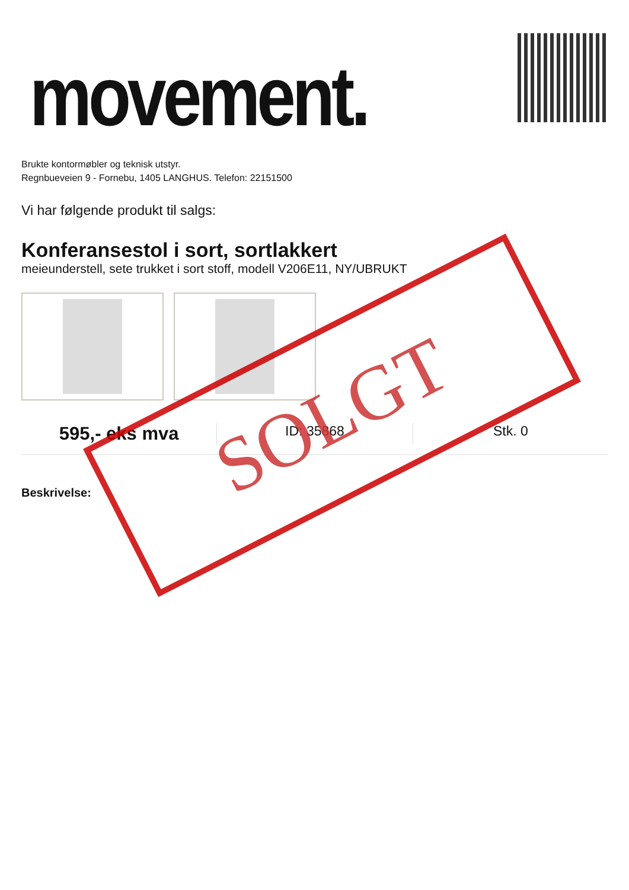movement.
Brukte kontormøbler og teknisk utstyr.
Regnbueveien 9 - Fornebu, 1405 LANGHUS. Telefon: 22151500
Vi har følgende produkt til salgs:
Konferansestol i sort, sortlakkert
meieunderstell, sete trukket i sort stoff, modell V206E11, NY/UBRUKT
595,- eks mva
ID: 35868 Stk. 0
Beskrivelse:
SOLGT